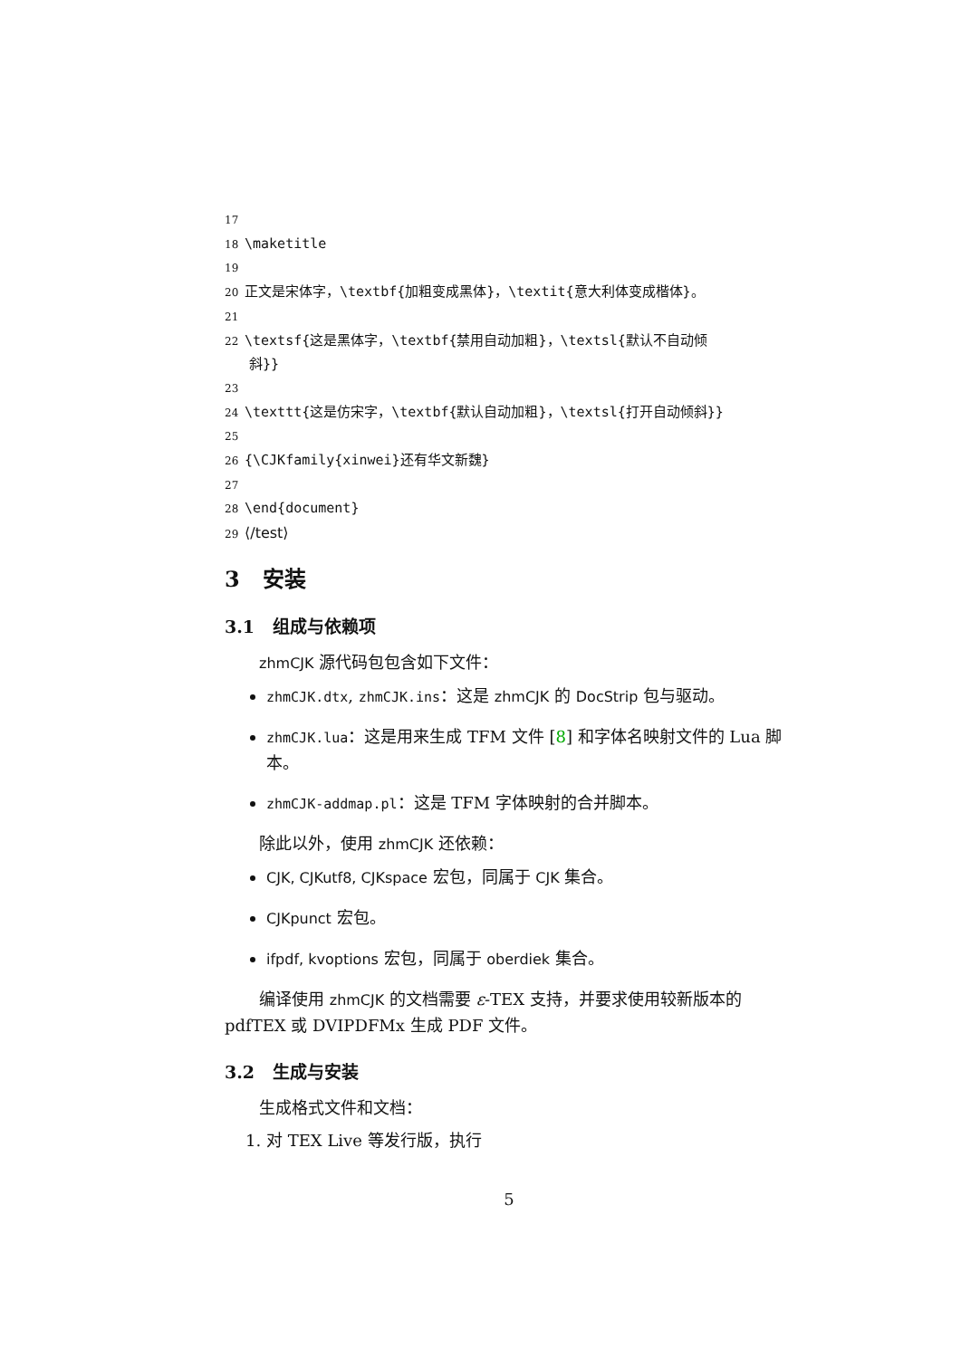17
18 \maketitle
19
20 正文是宋体字，\textbf{加粗变成黑体}，\textit{意大利体变成楷体}。
21
22 \textsf{这是黑体字，\textbf{禁用自动加粗}，\textsl{默认不自动倾
斜}}
23
24 \texttt{这是仿宋字，\textbf{默认自动加粗}，\textsl{打开自动倾斜}}
25
26 {\CJKfamily{xinwei}还有华文新魏}
27
28 \end{document}
29 ⟨/test⟩
3 安装
3.1 组成与依赖项
zhmCJK 源代码包包含如下文件：
zhmCJK.dtx, zhmCJK.ins：这是 zhmCJK 的 DocStrip 包与驱动。
zhmCJK.lua：这是用来生成 TFM 文件 [8] 和字体名映射文件的 Lua 脚本。
zhmCJK-addmap.pl：这是 TFM 字体映射的合并脚本。
除此以外，使用 zhmCJK 还依赖：
CJK, CJKutf8, CJKspace 宏包，同属于 CJK 集合。
CJKpunct 宏包。
ifpdf, kvoptions 宏包，同属于 oberdiek 集合。
编译使用 zhmCJK 的文档需要 ε-TEX 支持，并要求使用较新版本的 pdfTEX 或 DVIPDFMx 生成 PDF 文件。
3.2 生成与安装
生成格式文件和文档：
1. 对 TEX Live 等发行版，执行
5